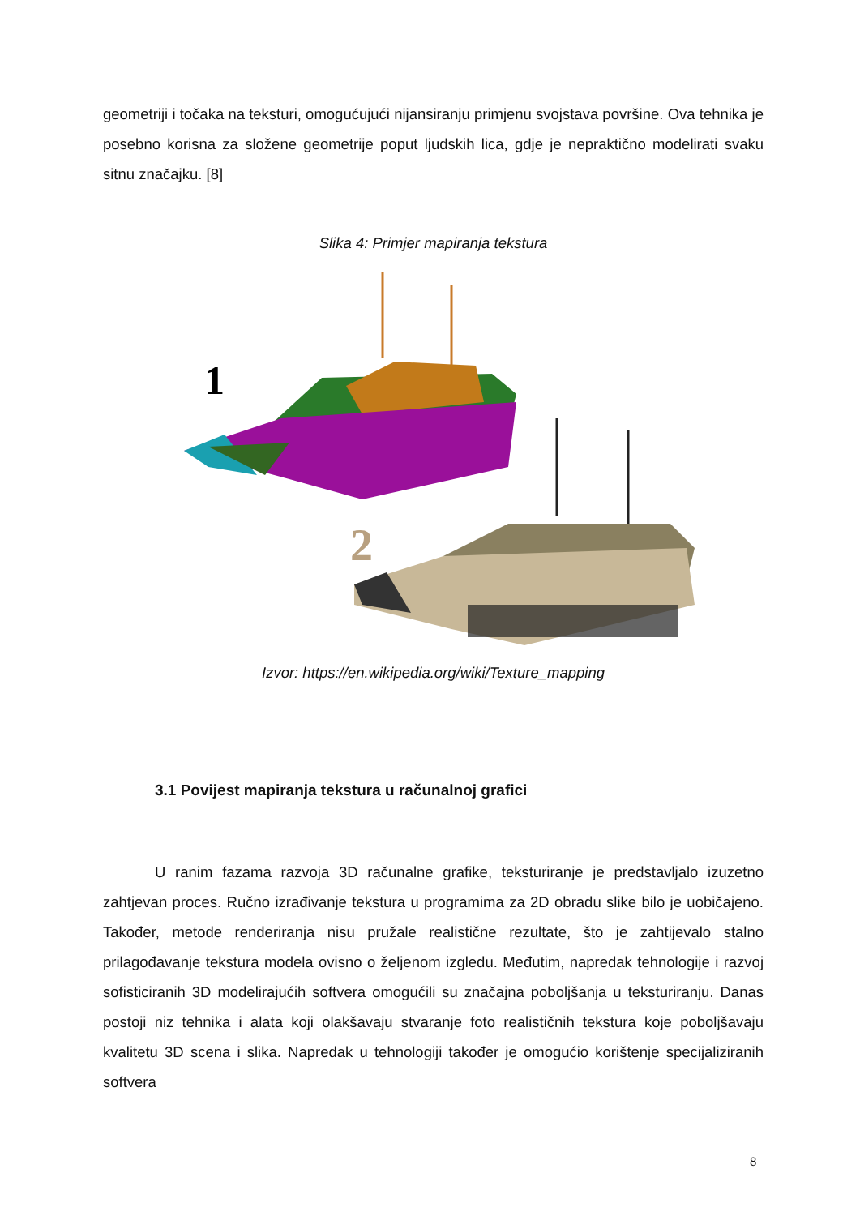geometriji i točaka na teksturi, omogućujući nijansiranju primjenu svojstava površine. Ova tehnika je posebno korisna za složene geometrije poput ljudskih lica, gdje je nepraktično modelirati svaku sitnu značajku. [8]
Slika 4: Primjer mapiranja tekstura
1
2
Izvor: https://en.wikipedia.org/wiki/Texture_mapping
3.1 Povijest mapiranja tekstura u računalnoj grafici
U ranim fazama razvoja 3D računalne grafike, teksturiranje je predstavljalo izuzetno zahtjevan proces. Ručno izrađivanje tekstura u programima za 2D obradu slike bilo je uobičajeno. Također, metode renderiranja nisu pružale realistične rezultate, što je zahtijevalo stalno prilagođavanje tekstura modela ovisno o željenom izgledu. Međutim, napredak tehnologije i razvoj sofisticiranih 3D modelirajućih softvera omogućili su značajna poboljšanja u teksturiranju. Danas postoji niz tehnika i alata koji olakšavaju stvaranje foto realističnih tekstura koje poboljšavaju kvalitetu 3D scena i slika. Napredak u tehnologiji također je omogućio korištenje specijaliziranih softvera
8